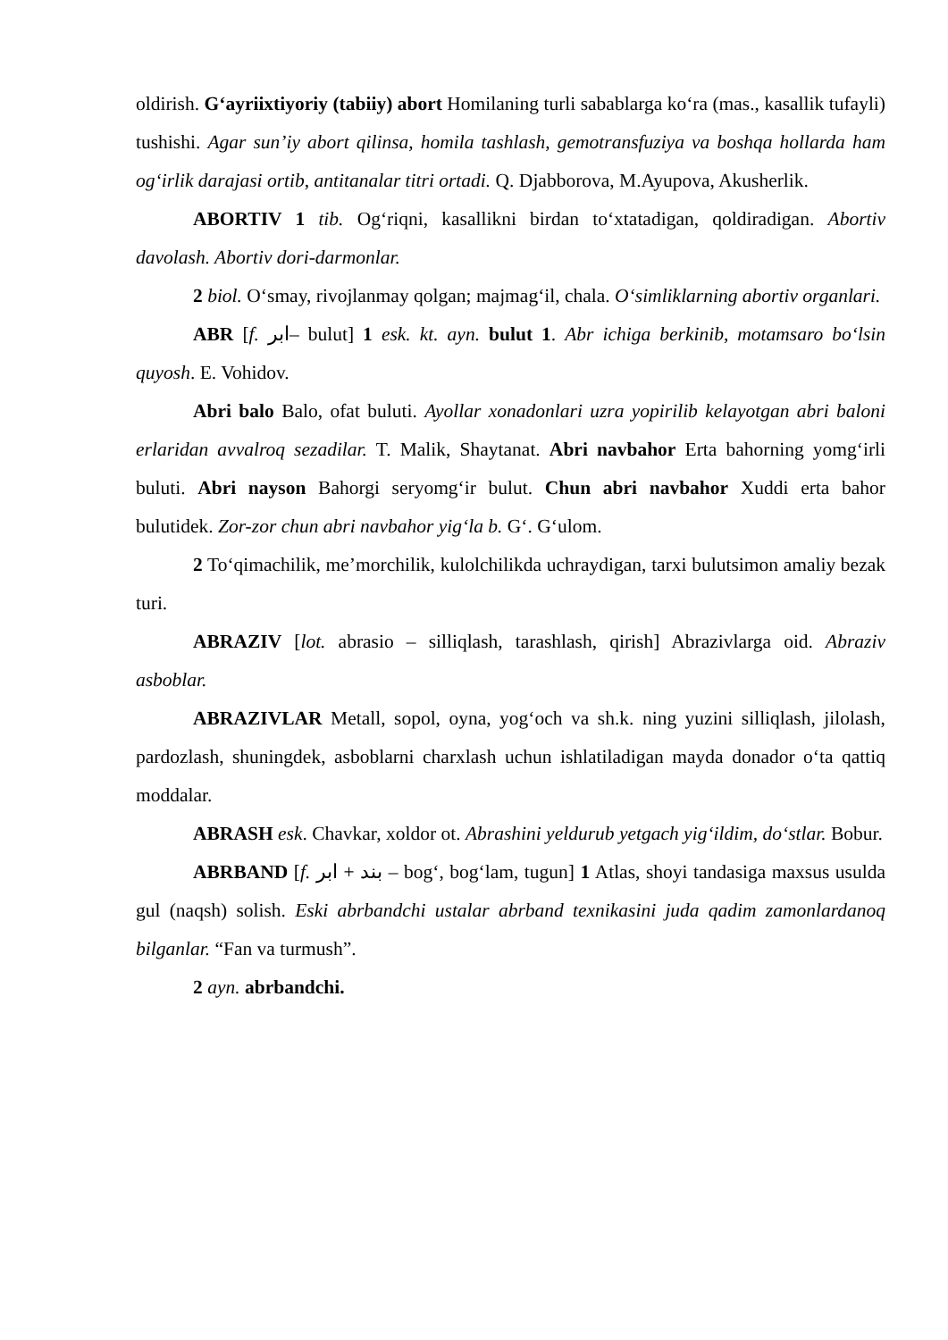oldirish. G‘ayriixtiyoriy (tabiiy) abort Homilaning turli sabablarga ko‘ra (mas., kasallik tufayli) tushishi. Agar sun’iy abort qilinsa, homila tashlash, gemotransfuziya va boshqa hollarda ham og‘irlik darajasi ortib, antitanalar titri ortadi. Q. Djabborova, M.Ayupova, Akusherlik.
ABORTIV 1 tib. Og‘riqni, kasallikni birdan to‘xtatadigan, qoldiradigan. Abortiv davolash. Abortiv dori-darmonlar.
2 biol. O‘smay, rivojlanmay qolgan; majmag‘il, chala. O‘simliklarning abortiv organlari.
ABR [f. ابر– bulut] 1 esk. kt. ayn. bulut 1. Abr ichiga berkinib, motamsaro bo‘lsin quyosh. E. Vohidov.
Abri balo Balo, ofat buluti. Ayollar xonadonlari uzra yopirilib kelayotgan abri baloni erlaridan avvalroq sezadilar. T. Malik, Shaytanat. Abri navbahor Erta bahorning yomg‘irli buluti. Abri nayson Bahorgi seryomg‘ir bulut. Chun abri navbahor Xuddi erta bahor bulutidek. Zor-zor chun abri navbahor yig‘la b. G‘. G‘ulom.
2 To‘qimachilik, me’morchilik, kulolchilikda uchraydigan, tarxi bulutsimon amaliy bezak turi.
ABRAZIV [lot. abrasio – silliqlash, tarashlash, qirish] Abrazivlarga oid. Abraziv asboblar.
ABRAZIVLAR Metall, sopol, oyna, yog‘och va sh.k. ning yuzini silliqlash, jilolash, pardozlash, shuningdek, asboblarni charxlash uchun ishlatiladigan mayda donador o‘ta qattiq moddalar.
ABRASH esk. Chavkar, xoldor ot. Abrashini yeldurub yetgach yig‘ildim, do‘stlar. Bobur.
ABRBAND [f. بند + ابر – bog‘, bog‘lam, tugun] 1 Atlas, shoyi tandasiga maxsus usulda gul (naqsh) solish. Eski abrbandchi ustalar abrband texnikasini juda qadim zamonlardanoq bilganlar. “Fan va turmush”.
2 ayn. abrbandchi.